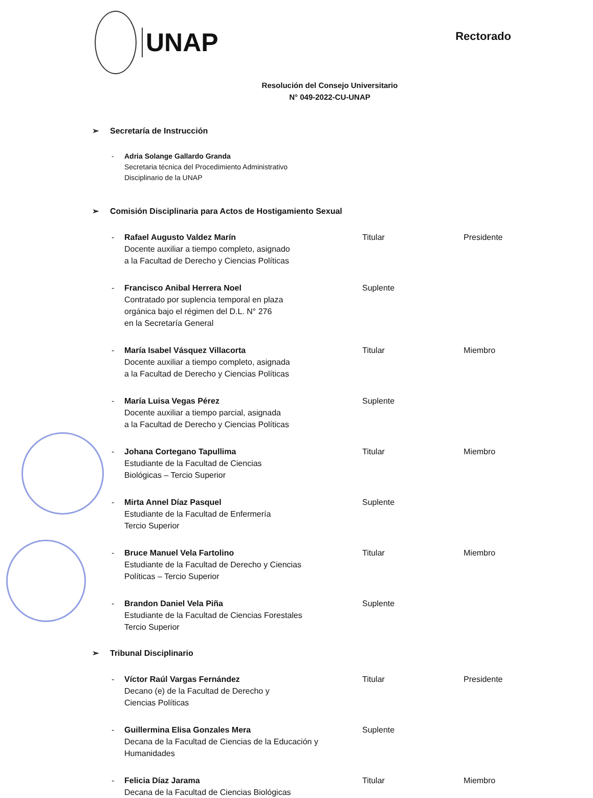UNAP
Rectorado
Resolución del Consejo Universitario
N° 049-2022-CU-UNAP
➢ Secretaría de Instrucción
- Adria Solange Gallardo Granda
Secretaria técnica del Procedimiento Administrativo
Disciplinario de la UNAP
➢ Comisión Disciplinaria para Actos de Hostigamiento Sexual
- Rafael Augusto Valdez Marín
Docente auxiliar a tiempo completo, asignado
a la Facultad de Derecho y Ciencias Políticas
Titular Presidente
- Francisco Anibal Herrera Noel
Contratado por suplencia temporal en plaza
orgánica bajo el régimen del D.L. N° 276
en la Secretaría General
Suplente
- María Isabel Vásquez Villacorta
Docente auxiliar a tiempo completo, asignada
a la Facultad de Derecho y Ciencias Políticas
Titular Miembro
- María Luisa Vegas Pérez
Docente auxiliar a tiempo parcial, asignada
a la Facultad de Derecho y Ciencias Políticas
Suplente
- Johana Cortegano Tapullima
Estudiante de la Facultad de Ciencias
Biológicas – Tercio Superior
Titular Miembro
- Mirta Annel Díaz Pasquel
Estudiante de la Facultad de Enfermería
Tercio Superior
Suplente
- Bruce Manuel Vela Fartolino
Estudiante de la Facultad de Derecho y Ciencias
Políticas – Tercio Superior
Titular Miembro
- Brandon Daniel Vela Piña
Estudiante de la Facultad de Ciencias Forestales
Tercio Superior
Suplente
➢ Tribunal Disciplinario
- Víctor Raúl Vargas Fernández
Decano (e) de la Facultad de Derecho y
Ciencias Políticas
Titular Presidente
- Guillermina Elisa Gonzales Mera
Decana de la Facultad de Ciencias de la Educación y
Humanidades
Suplente
- Felicia Díaz Jarama
Decana de la Facultad de Ciencias Biológicas
Titular Miembro